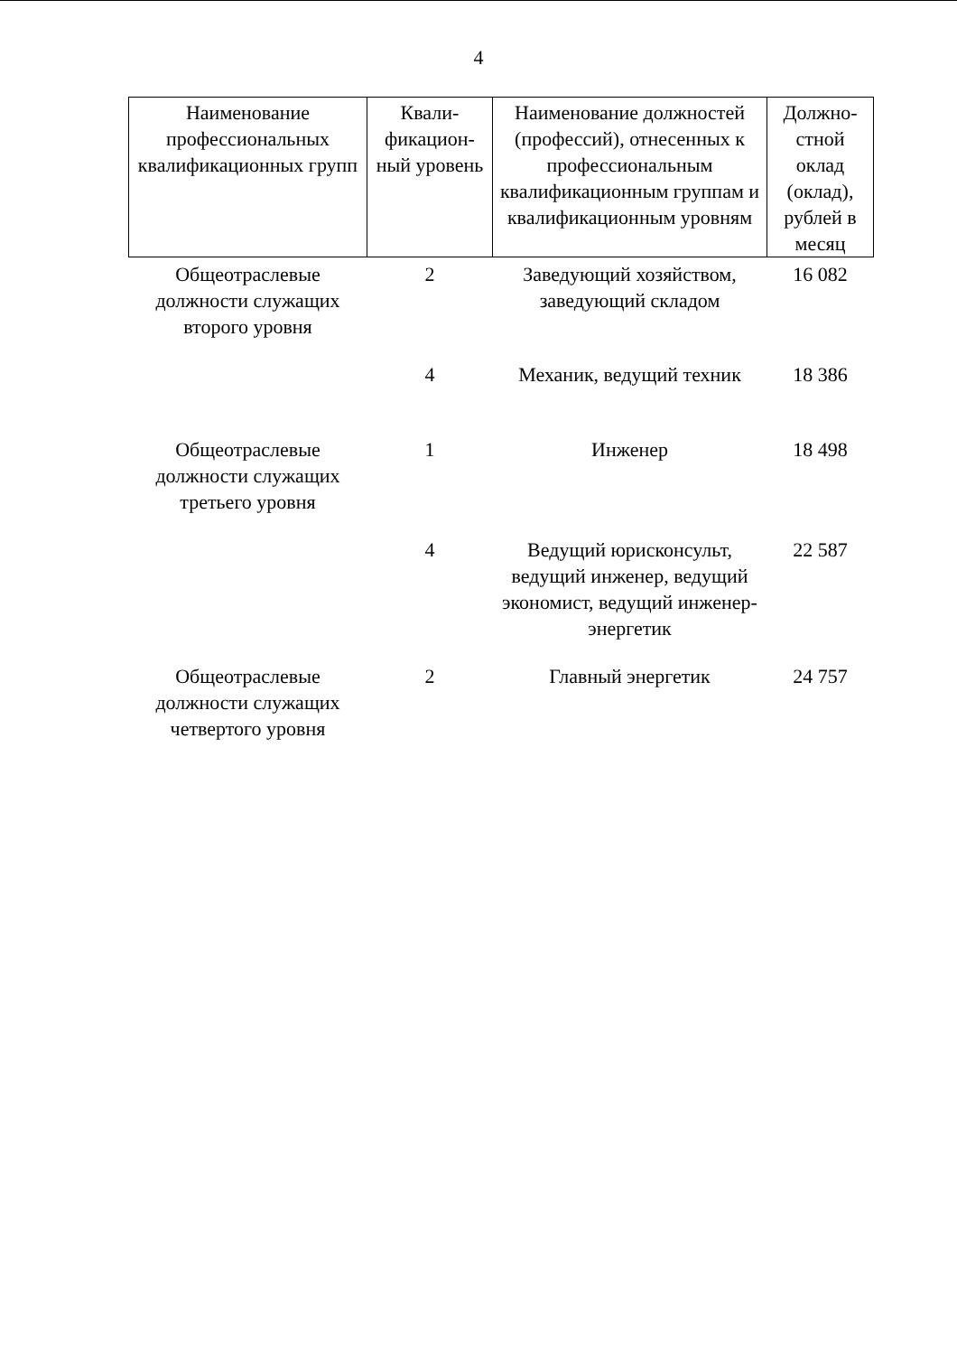4
| Наименование профессиональных квалификационных групп | Квали-фикацион-ный уровень | Наименование должностей (профессий), отнесенных к профессиональным квалификационным группам и квалификационным уровням | Должно-стной оклад (оклад), рублей в месяц |
| --- | --- | --- | --- |
| Общеотраслевые должности служащих второго уровня | 2 | Заведующий хозяйством, заведующий складом | 16 082 |
| | 4 | Механик, ведущий техник | 18 386 |
| Общеотраслевые должности служащих третьего уровня | 1 | Инженер | 18 498 |
| | 4 | Ведущий юрисконсульт, ведущий инженер, ведущий экономист, ведущий инженер-энергетик | 22 587 |
| Общеотраслевые должности служащих четвертого уровня | 2 | Главный энергетик | 24 757 |